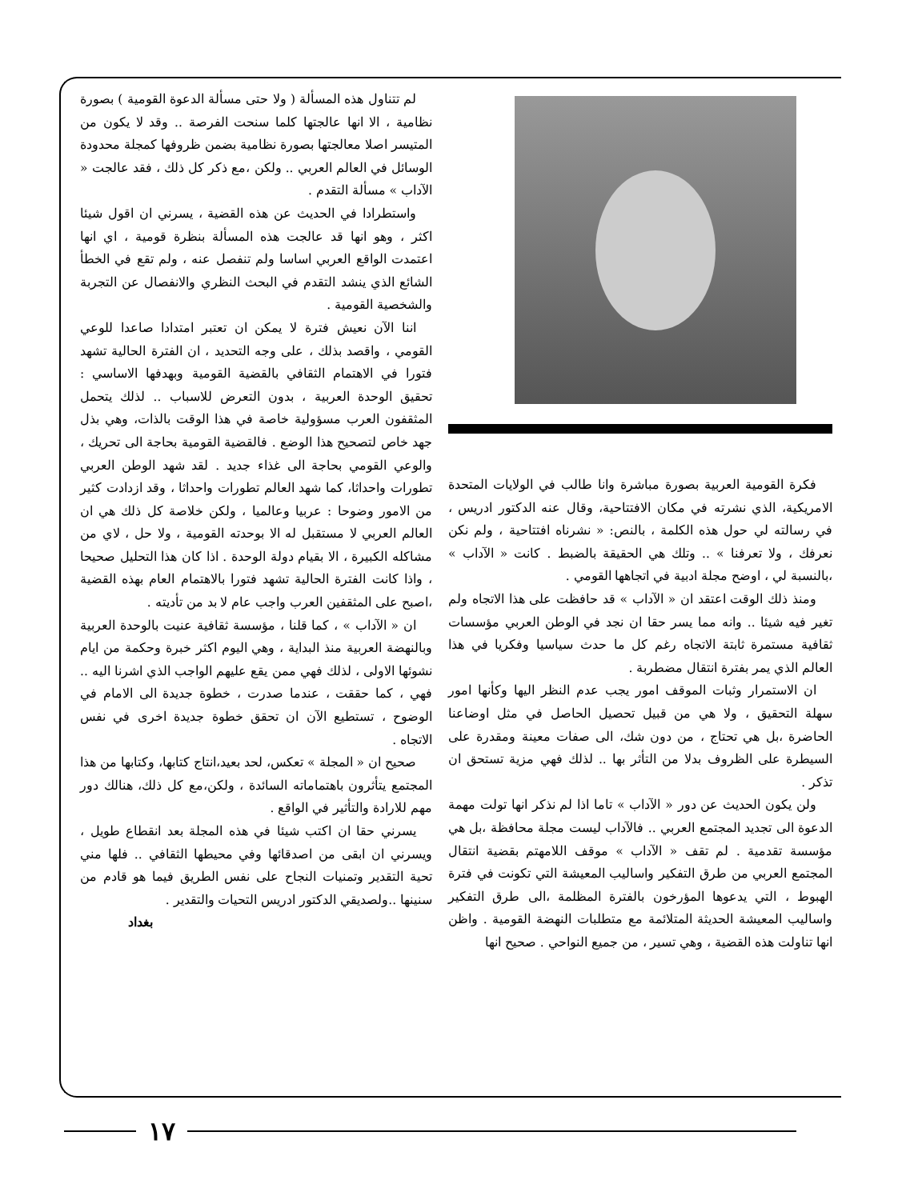فكرة القومية العربية بصورة مباشرة وانا طالب في الولايات المتحدة الامريكية، الذي نشرته في مكان الافتتاحية، وقال عنه الدكتور ادريس ، في رسالته لي حول هذه الكلمة ، بالنص: « نشرناه افتتاحية ، ولم نكن نعرفك ، ولا تعرفنا » .. وتلك هي الحقيقة بالضبط . كانت « الآداب » ،بالنسبة لي ، اوضح مجلة ادبية في اتجاهها القومي .
ومنذ ذلك الوقت اعتقد ان « الآداب » قد حافظت على هذا الاتجاه ولم تغير فيه شيئا .. وانه مما يسر حقا ان نجد في الوطن العربي مؤسسات ثقافية مستمرة ثابتة الاتجاه رغم كل ما حدث سياسيا وفكريا في هذا العالم الذي يمر بفترة انتقال مضطربة .
ان الاستمرار وثبات الموقف امور يجب عدم النظر اليها وكأنها امور سهلة التحقيق ، ولا هي من قبيل تحصيل الحاصل في مثل اوضاعنا الحاضرة ،بل هي تحتاج ، من دون شك، الى صفات معينة ومقدرة على السيطرة على الظروف بدلا من التأثر بها .. لذلك فهي مزية تستحق ان تذكر .
ولن يكون الحديث عن دور « الآداب » تاما اذا لم نذكر انها تولت مهمة الدعوة الى تجديد المجتمع العربي .. فالآداب ليست مجلة محافظة ،بل هي مؤسسة تقدمية . لم تقف « الآداب » موقف اللامهتم بقضية انتقال المجتمع العربي من طرق التفكير واساليب المعيشة التي تكونت في فترة الهبوط ، التي يدعوها المؤرخون بالفترة المظلمة ،الى طرق التفكير واساليب المعيشة الحديثة المتلائمة مع متطلبات النهضة القومية . واظن انها تناولت هذه القضية ، وهي تسير ، من جميع النواحي . صحيح انها
لم تتناول هذه المسألة ( ولا حتى مسألة الدعوة القومية ) بصورة نظامية ، الا انها عالجتها كلما سنحت الفرصة .. وقد لا يكون من المتيسر اصلا معالجتها بصورة نظامية بضمن ظروفها كمجلة محدودة الوسائل في العالم العربي .. ولكن ،مع ذكر كل ذلك ، فقد عالجت « الآداب » مسألة التقدم .
واستطرادا في الحديث عن هذه القضية ، يسرني ان اقول شيئا اكثر ، وهو انها قد عالجت هذه المسألة بنظرة قومية ، اي انها اعتمدت الواقع العربي اساسا ولم تنفصل عنه ، ولم تقع في الخطأ الشائع الذي ينشد التقدم في البحث النظري والانفصال عن التجربة والشخصية القومية .
اننا الآن نعيش فترة لا يمكن ان تعتبر امتدادا صاعدا للوعي القومي ، واقصد بذلك ، على وجه التحديد ، ان الفترة الحالية تشهد فتورا في الاهتمام الثقافي بالقضية القومية وبهدفها الاساسي : تحقيق الوحدة العربية ، بدون التعرض للاسباب .. لذلك يتحمل المثقفون العرب مسؤولية خاصة في هذا الوقت بالذات، وهي بذل جهد خاص لتصحيح هذا الوضع . فالقضية القومية بحاجة الى تحريك ، والوعي القومي بحاجة الى غذاء جديد . لقد شهد الوطن العربي تطورات واحداثا، كما شهد العالم تطورات واحداثا ، وقد ازدادت كثير من الامور وضوحا : عربيا وعالميا ، ولكن خلاصة كل ذلك هي ان العالم العربي لا مستقبل له الا بوحدته القومية ، ولا حل ، لاي من مشاكله الكبيرة ، الا بقيام دولة الوحدة . اذا كان هذا التحليل صحيحا ، واذا كانت الفترة الحالية تشهد فتورا بالاهتمام العام بهذه القضية ،اصبح على المثقفين العرب واجب عام لا بد من تأديته .
ان « الآداب » ، كما قلنا ، مؤسسة ثقافية عنيت بالوحدة العربية وبالنهضة العربية منذ البداية ، وهي اليوم اكثر خبرة وحكمة من ايام نشوئها الاولى ، لذلك فهي ممن يقع عليهم الواجب الذي اشرنا اليه .. فهي ، كما حققت ، عندما صدرت ، خطوة جديدة الى الامام في الوضوح ، تستطيع الآن ان تحقق خطوة جديدة اخرى في نفس الاتجاه .
صحيح ان « المجلة » تعكس، لحد بعيد،انتاج كتابها، وكتابها من هذا المجتمع يتأثرون باهتماماته السائدة ، ولكن،مع كل ذلك، هنالك دور مهم للارادة والتأثير في الواقع .
يسرني حقا ان اكتب شيئا في هذه المجلة بعد انقطاع طويل ، ويسرني ان ابقى من اصدقائها وفي محيطها الثقافي .. فلها مني تحية التقدير وتمنيات النجاح على نفس الطريق فيما هو قادم من سنينها ..ولصديقي الدكتور ادريس التحيات والتقدير .
بغداد
١٧